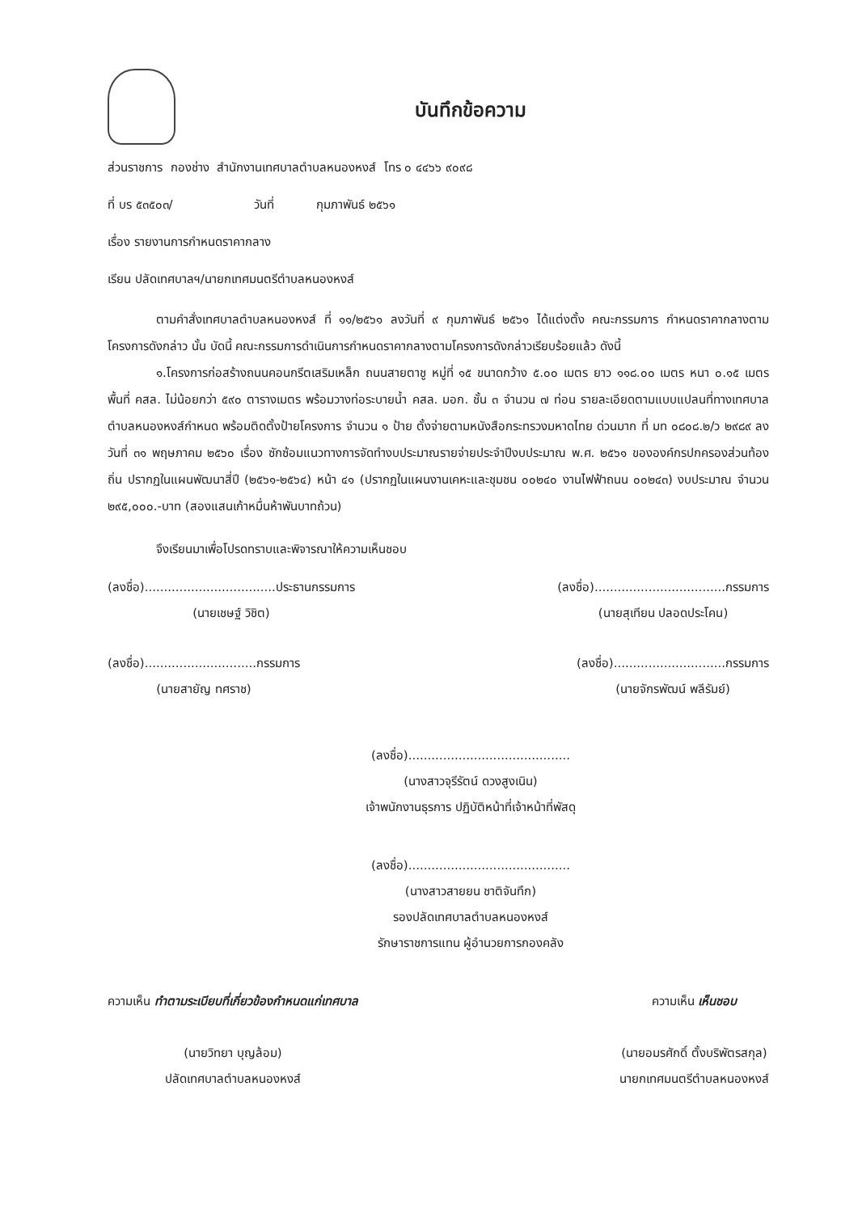บันทึกข้อความ
ส่วนราชการ กองช่าง สำนักงานเทศบาลตำบลหนองหงส์ โทร ๐ ๔๔๖๖ ๙๐๙๘
ที่ บร ๕๓๕๐๓/ วันที่ กุมภาพันธ์ ๒๕๖๑
เรื่อง รายงานการกำหนดราคากลาง
เรียน ปลัดเทศบาลฯ/นายกเทศมนตรีตำบลหนองหงส์
ตามคำสั่งเทศบาลตำบลหนองหงส์ ที่ ๑๑/๒๕๖๑ ลงวันที่ ๙ กุมภาพันธ์ ๒๕๖๑ ได้แต่งตั้ง คณะกรรมการ กำหนดราคากลางตามโครงการดังกล่าว นั้น บัดนี้ คณะกรรมการดำเนินการกำหนดราคากลางตามโครงการดังกล่าวเรียบร้อยแล้ว ดังนี้
๑.โครงการก่อสร้างถนนคอนกรีตเสริมเหล็ก ถนนสายตาชู หมู่ที่ ๑๕ ขนาดกว้าง ๕.๐๐ เมตร ยาว ๑๑๘.๐๐ เมตร หนา ๐.๑๕ เมตร พื้นที่ คสล. ไม่น้อยกว่า ๕๙๐ ตารางเมตร พร้อมวางท่อระบายน้ำ คสล. มอก. ชั้น ๓ จำนวน ๗ ท่อน รายละเอียดตามแบบแปลนที่ทางเทศบาลตำบลหนองหงส์กำหนด พร้อมติดตั้งป้ายโครงการ จำนวน ๑ ป้าย ตั้งจ่ายตามหนังสือกระทรวงมหาดไทย ด่วนมาก ที่ มท ๐๘๐๘.๒/ว ๒๙๘๙ ลงวันที่ ๓๑ พฤษภาคม ๒๕๖๐ เรื่อง ซักซ้อมแนวทางการจัดทำงบประมาณรายจ่ายประจำปีงบประมาณ พ.ศ. ๒๕๖๑ ขององค์กรปกครองส่วนท้องถิ่น ปรากฏในแผนพัฒนาสี่ปี (๒๕๖๑-๒๕๖๔) หน้า ๔๑ (ปรากฏในแผนงานเคหะและชุมชน ๐๐๒๔๐ งานไฟฟ้าถนน ๐๐๒๔๓) งบประมาณ จำนวน ๒๙๕,๐๐๐.-บาท (สองแสนเก้าหมื่นห้าพันบาทถ้วน)
จึงเรียนมาเพื่อโปรดทราบและพิจารณาให้ความเห็นชอบ
(ลงชื่อ)..................................ประธานกรรมการ
(นายเชษฐ์ วิชิต)
(ลงชื่อ)..................................กรรมการ
(นายสุเทียน ปลอดประโคน)
(ลงชื่อ).............................กรรมการ
(นายสายัญ ทศราช)
(ลงชื่อ).............................กรรมการ
(นายจักรพัฒน์ พลีรัมย์)
(ลงชื่อ)..........................................
(นางสาวจุรีรัตน์ ดวงสูงเนิน)
เจ้าพนักงานธุรการ ปฏิบัติหน้าที่เจ้าหน้าที่พัสดุ
(ลงชื่อ)..........................................
(นางสาวสายยน ชาติจันทึก)
รองปลัดเทศบาลตำบลหนองหงส์
รักษาราชการแทน ผู้อำนวยการกองคลัง
ความเห็น ทำตามระเบียบที่เกี่ยวข้องกำหนดแก่เทศบาล
(นายวิทยา บุญล้อม)
ปลัดเทศบาลตำบลหนองหงส์
ความเห็น เห็นชอบ
(นายอมรศักดิ์ ตั้งบริพัตรสกุล)
นายกเทศมนตรีตำบลหนองหงส์